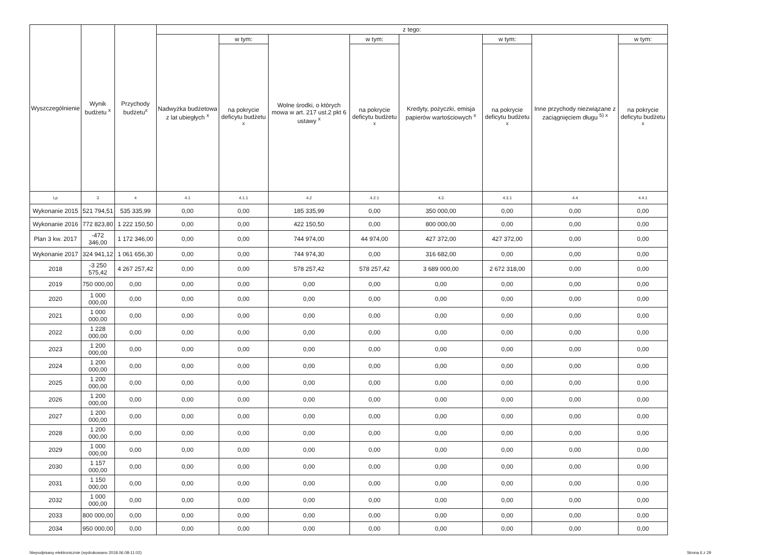| Wyszczególnienie | Wynik budżetu <sup>x</sup> | Przychody budżetu<sup>x</sup> | z tego: | | | | | | | |
| --- | --- | --- | --- | --- | --- | --- | --- | --- | --- | --- |
| | | | Nadwyżka budżetowa z lat ubiegłych <sup>x</sup> | w tym: | Wolne środki, o których mowa w art. 217 ust.2 pkt 6 ustawy <sup>x</sup> | w tym: | Kredyty, pożyczki, emisja papierów wartościowych <sup>x</sup> | w tym: | Inne przychody niezwiązane z zaciągnięciem długu <sup>5) x</sup> | w tym: |
| | | | | na pokrycie deficytu budżetu <sup>x</sup> | | na pokrycie deficytu budżetu <sup>x</sup> | | na pokrycie deficytu budżetu <sup>x</sup> | | na pokrycie deficytu budżetu <sup>x</sup> |
| Lp | 3 | 4 | 4.1 | 4.1.1 | 4.2 | 4.2.1 | 4.3 | 4.3.1 | 4.4 | 4.4.1 |
| Wykonanie 2015 | 521 794,51 | 535 335,99 | 0,00 | 0,00 | 185 335,99 | 0,00 | 350 000,00 | 0,00 | 0,00 | 0,00 |
| Wykonanie 2016 | 772 823,80 | 1 222 150,50 | 0,00 | 0,00 | 422 150,50 | 0,00 | 800 000,00 | 0,00 | 0,00 | 0,00 |
| Plan 3 kw. 2017 | -472 346,00 | 1 172 346,00 | 0,00 | 0,00 | 744 974,00 | 44 974,00 | 427 372,00 | 427 372,00 | 0,00 | 0,00 |
| Wykonanie 2017 | 324 941,12 | 1 061 656,30 | 0,00 | 0,00 | 744 974,30 | 0,00 | 316 682,00 | 0,00 | 0,00 | 0,00 |
| 2018 | -3 250 575,42 | 4 267 257,42 | 0,00 | 0,00 | 578 257,42 | 578 257,42 | 3 689 000,00 | 2 672 318,00 | 0,00 | 0,00 |
| 2019 | 750 000,00 | 0,00 | 0,00 | 0,00 | 0,00 | 0,00 | 0,00 | 0,00 | 0,00 | 0,00 |
| 2020 | 1 000 000,00 | 0,00 | 0,00 | 0,00 | 0,00 | 0,00 | 0,00 | 0,00 | 0,00 | 0,00 |
| 2021 | 1 000 000,00 | 0,00 | 0,00 | 0,00 | 0,00 | 0,00 | 0,00 | 0,00 | 0,00 | 0,00 |
| 2022 | 1 228 000,00 | 0,00 | 0,00 | 0,00 | 0,00 | 0,00 | 0,00 | 0,00 | 0,00 | 0,00 |
| 2023 | 1 200 000,00 | 0,00 | 0,00 | 0,00 | 0,00 | 0,00 | 0,00 | 0,00 | 0,00 | 0,00 |
| 2024 | 1 200 000,00 | 0,00 | 0,00 | 0,00 | 0,00 | 0,00 | 0,00 | 0,00 | 0,00 | 0,00 |
| 2025 | 1 200 000,00 | 0,00 | 0,00 | 0,00 | 0,00 | 0,00 | 0,00 | 0,00 | 0,00 | 0,00 |
| 2026 | 1 200 000,00 | 0,00 | 0,00 | 0,00 | 0,00 | 0,00 | 0,00 | 0,00 | 0,00 | 0,00 |
| 2027 | 1 200 000,00 | 0,00 | 0,00 | 0,00 | 0,00 | 0,00 | 0,00 | 0,00 | 0,00 | 0,00 |
| 2028 | 1 200 000,00 | 0,00 | 0,00 | 0,00 | 0,00 | 0,00 | 0,00 | 0,00 | 0,00 | 0,00 |
| 2029 | 1 000 000,00 | 0,00 | 0,00 | 0,00 | 0,00 | 0,00 | 0,00 | 0,00 | 0,00 | 0,00 |
| 2030 | 1 157 000,00 | 0,00 | 0,00 | 0,00 | 0,00 | 0,00 | 0,00 | 0,00 | 0,00 | 0,00 |
| 2031 | 1 150 000,00 | 0,00 | 0,00 | 0,00 | 0,00 | 0,00 | 0,00 | 0,00 | 0,00 | 0,00 |
| 2032 | 1 000 000,00 | 0,00 | 0,00 | 0,00 | 0,00 | 0,00 | 0,00 | 0,00 | 0,00 | 0,00 |
| 2033 | 800 000,00 | 0,00 | 0,00 | 0,00 | 0,00 | 0,00 | 0,00 | 0,00 | 0,00 | 0,00 |
| 2034 | 950 000,00 | 0,00 | 0,00 | 0,00 | 0,00 | 0,00 | 0,00 | 0,00 | 0,00 | 0,00 |
Niepodpisany elektronicznie (wydrukowano 2018.06.08-11:02) Strona 6 z 29